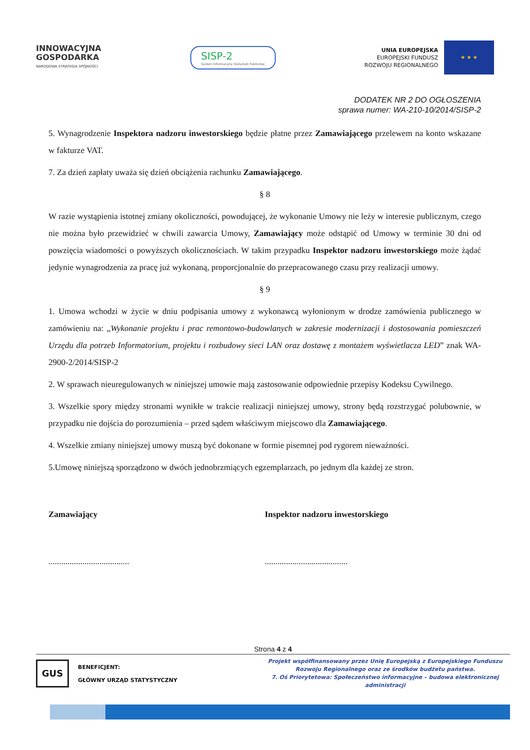INNOWACYJNA
GOSPODARKA
NARODOWA STRATEGIA SPÓJNOŚCI
SISP-2
System Informacyjny Statystyki Publicznej
UNIA EUROPEJSKA
EUROPEJSKI FUNDUSZ
ROZWOJU REGIONALNEGO
★ ★ ★
DODATEK NR 2 DO OGŁOSZENIA
sprawa numer: WA-210-10/2014/SISP-2
5. Wynagrodzenie Inspektora nadzoru inwestorskiego będzie płatne przez Zamawiającego przelewem na konto wskazane w fakturze VAT.
7. Za dzień zapłaty uważa się dzień obciążenia rachunku Zamawiającego.
§ 8
W razie wystąpienia istotnej zmiany okoliczności, powodującej, że wykonanie Umowy nie leży w interesie publicznym, czego nie można było przewidzieć w chwili zawarcia Umowy, Zamawiający może odstąpić od Umowy w terminie 30 dni od powzięcia wiadomości o powyższych okolicznościach. W takim przypadku Inspektor nadzoru inwestorskiego może żądać jedynie wynagrodzenia za pracę już wykonaną, proporcjonalnie do przepracowanego czasu przy realizacji umowy.
§ 9
1. Umowa wchodzi w życie w dniu podpisania umowy z wykonawcą wyłonionym w drodze zamówienia publicznego w zamówieniu na: „Wykonanie projektu i prac remontowo-budowlanych w zakresie modernizacji i dostosowania pomieszczeń Urzędu dla potrzeb Informatorium, projektu i rozbudowy sieci LAN oraz dostawę z montażem wyświetlacza LED” znak WA-2900-2/2014/SISP-2
2. W sprawach nieuregulowanych w niniejszej umowie mają zastosowanie odpowiednie przepisy Kodeksu Cywilnego.
3. Wszelkie spory między stronami wynikłe w trakcie realizacji niniejszej umowy, strony będą rozstrzygać polubownie, w przypadku nie dojścia do porozumienia – przed sądem właściwym miejscowo dla Zamawiającego.
4. Wszelkie zmiany niniejszej umowy muszą być dokonane w formie pisemnej pod rygorem nieważności.
5.Umowę niniejszą sporządzono w dwóch jednobrzmiących egzemplarzach, po jednym dla każdej ze stron.
Zamawiający Inspektor nadzoru inwestorskiego
...................................... .......................................
Strona 4 z 4
GUS
BENEFICJENT:
GŁÓWNY URZĄD STATYSTYCZNY
Projekt współfinansowany przez Unię Europejską z Europejskiego Funduszu Rozwoju Regionalnego oraz ze środków budżetu państwa.
7. Oś Priorytetowa: Społeczeństwo informacyjne – budowa elektronicznej administracji